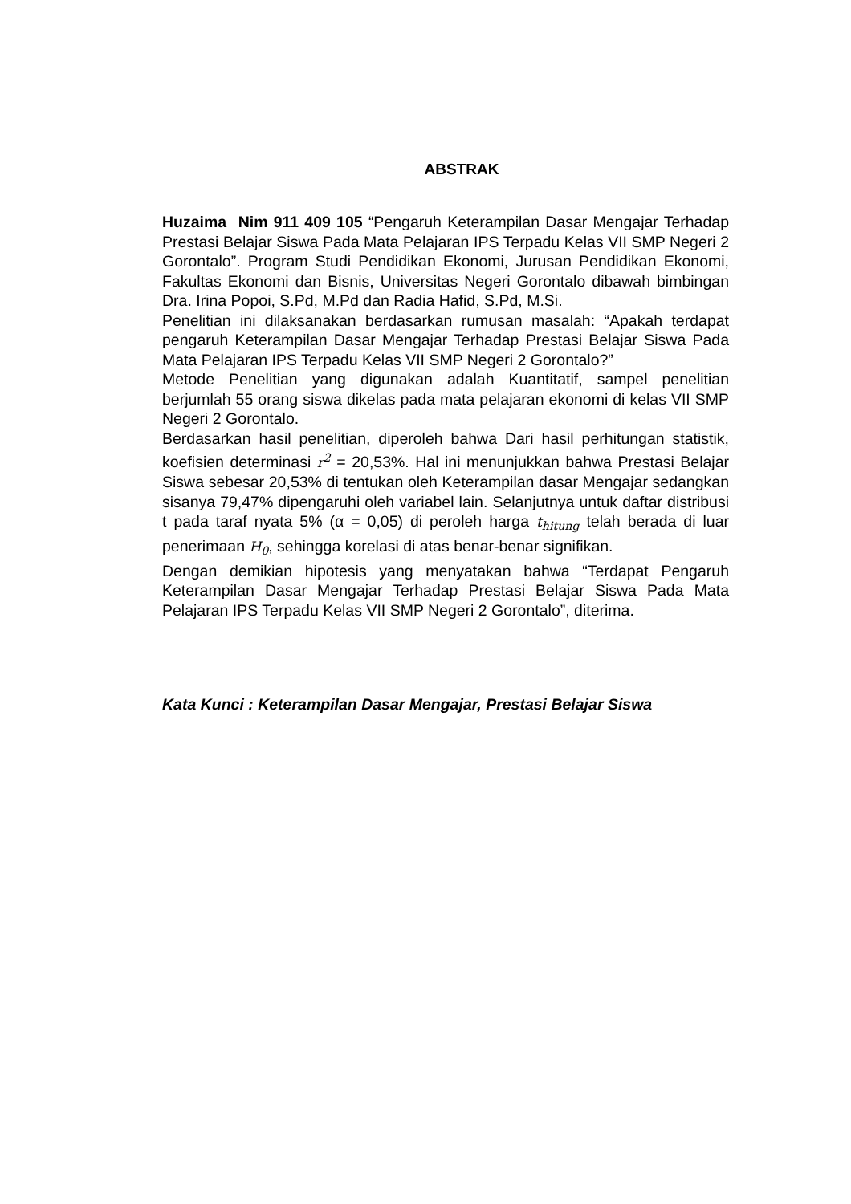ABSTRAK
Huzaima Nim 911 409 105 “Pengaruh Keterampilan Dasar Mengajar Terhadap Prestasi Belajar Siswa Pada Mata Pelajaran IPS Terpadu Kelas VII SMP Negeri 2 Gorontalo”. Program Studi Pendidikan Ekonomi, Jurusan Pendidikan Ekonomi, Fakultas Ekonomi dan Bisnis, Universitas Negeri Gorontalo dibawah bimbingan Dra. Irina Popoi, S.Pd, M.Pd dan Radia Hafid, S.Pd, M.Si.
Penelitian ini dilaksanakan berdasarkan rumusan masalah: “Apakah terdapat pengaruh Keterampilan Dasar Mengajar Terhadap Prestasi Belajar Siswa Pada Mata Pelajaran IPS Terpadu Kelas VII SMP Negeri 2 Gorontalo?”
Metode Penelitian yang digunakan adalah Kuantitatif, sampel penelitian berjumlah 55 orang siswa dikelas pada mata pelajaran ekonomi di kelas VII SMP Negeri 2 Gorontalo.
Berdasarkan hasil penelitian, diperoleh bahwa Dari hasil perhitungan statistik, koefisien determinasi r<sup>2</sup> = 20,53%. Hal ini menunjukkan bahwa Prestasi Belajar Siswa sebesar 20,53% di tentukan oleh Keterampilan dasar Mengajar sedangkan sisanya 79,47% dipengaruhi oleh variabel lain. Selanjutnya untuk daftar distribusi t pada taraf nyata 5% (α = 0,05) di peroleh harga t<sub>hitung</sub> telah berada di luar penerimaan H<sub>0</sub>, sehingga korelasi di atas benar-benar signifikan.
Dengan demikian hipotesis yang menyatakan bahwa “Terdapat Pengaruh Keterampilan Dasar Mengajar Terhadap Prestasi Belajar Siswa Pada Mata Pelajaran IPS Terpadu Kelas VII SMP Negeri 2 Gorontalo”, diterima.
Kata Kunci : Keterampilan Dasar Mengajar, Prestasi Belajar Siswa